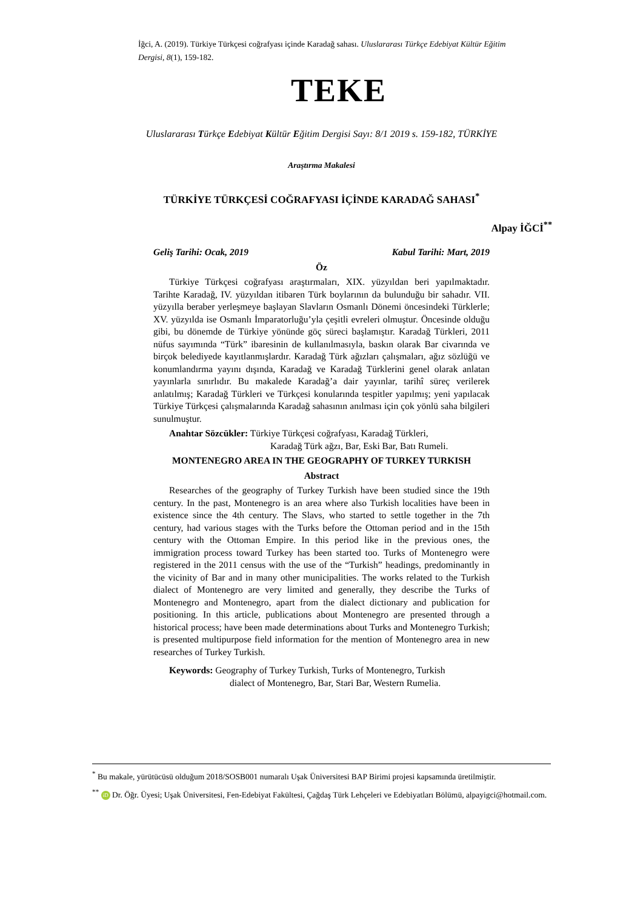İğci, A. (2019). Türkiye Türkçesi coğrafyası içinde Karadağ sahası. Uluslararası Türkçe Edebiyat Kültür Eğitim Dergisi, 8(1), 159-182.
TEKE
Uluslararası Türkçe Edebiyat Kültür Eğitim Dergisi Sayı: 8/1 2019 s. 159-182, TÜRKİYE
Araştırma Makalesi
TÜRKİYE TÜRKÇESİ COĞRAFYASI İÇİNDE KARADAĞ SAHASI<sup>*</sup>
Alpay İĞCİ<sup>**</sup>
Geliş Tarihi: Ocak, 2019 Kabul Tarihi: Mart, 2019
Öz
Türkiye Türkçesi coğrafyası araştırmaları, XIX. yüzyıldan beri yapılmaktadır. Tarihte Karadağ, IV. yüzyıldan itibaren Türk boylarının da bulunduğu bir sahadır. VII. yüzyılla beraber yerleşmeye başlayan Slavların Osmanlı Dönemi öncesindeki Türklerle; XV. yüzyılda ise Osmanlı İmparatorluğu’yla çeşitli evreleri olmuştur. Öncesinde olduğu gibi, bu dönemde de Türkiye yönünde göç süreci başlamıştır. Karadağ Türkleri, 2011 nüfus sayımında “Türk” ibaresinin de kullanılmasıyla, baskın olarak Bar civarında ve birçok belediyede kayıtlanmışlardır. Karadağ Türk ağızları çalışmaları, ağız sözlüğü ve konumlandırma yayını dışında, Karadağ ve Karadağ Türklerini genel olarak anlatan yayınlarla sınırlıdır. Bu makalede Karadağ’a dair yayınlar, tarihî süreç verilerek anlatılmış; Karadağ Türkleri ve Türkçesi konularında tespitler yapılmış; yeni yapılacak Türkiye Türkçesi çalışmalarında Karadağ sahasının anılması için çok yönlü saha bilgileri sunulmuştur.
Anahtar Sözcükler: Türkiye Türkçesi coğrafyası, Karadağ Türkleri,
Karadağ Türk ağzı, Bar, Eski Bar, Batı Rumeli.
MONTENEGRO AREA IN THE GEOGRAPHY OF TURKEY TURKISH
Abstract
Researches of the geography of Turkey Turkish have been studied since the 19th century. In the past, Montenegro is an area where also Turkish localities have been in existence since the 4th century. The Slavs, who started to settle together in the 7th century, had various stages with the Turks before the Ottoman period and in the 15th century with the Ottoman Empire. In this period like in the previous ones, the immigration process toward Turkey has been started too. Turks of Montenegro were registered in the 2011 census with the use of the “Turkish” headings, predominantly in the vicinity of Bar and in many other municipalities. The works related to the Turkish dialect of Montenegro are very limited and generally, they describe the Turks of Montenegro and Montenegro, apart from the dialect dictionary and publication for positioning. In this article, publications about Montenegro are presented through a historical process; have been made determinations about Turks and Montenegro Turkish; is presented multipurpose field information for the mention of Montenegro area in new researches of Turkey Turkish.
Keywords: Geography of Turkey Turkish, Turks of Montenegro, Turkish
dialect of Montenegro, Bar, Stari Bar, Western Rumelia.
<sup>*</sup> Bu makale, yürütücüsü olduğum 2018/SOSB001 numaralı Uşak Üniversitesi BAP Birimi projesi kapsamında üretilmiştir.
<sup>**</sup> iD Dr. Öğr. Üyesi; Uşak Üniversitesi, Fen-Edebiyat Fakültesi, Çağdaş Türk Lehçeleri ve Edebiyatları Bölümü, alpayigci@hotmail.com.